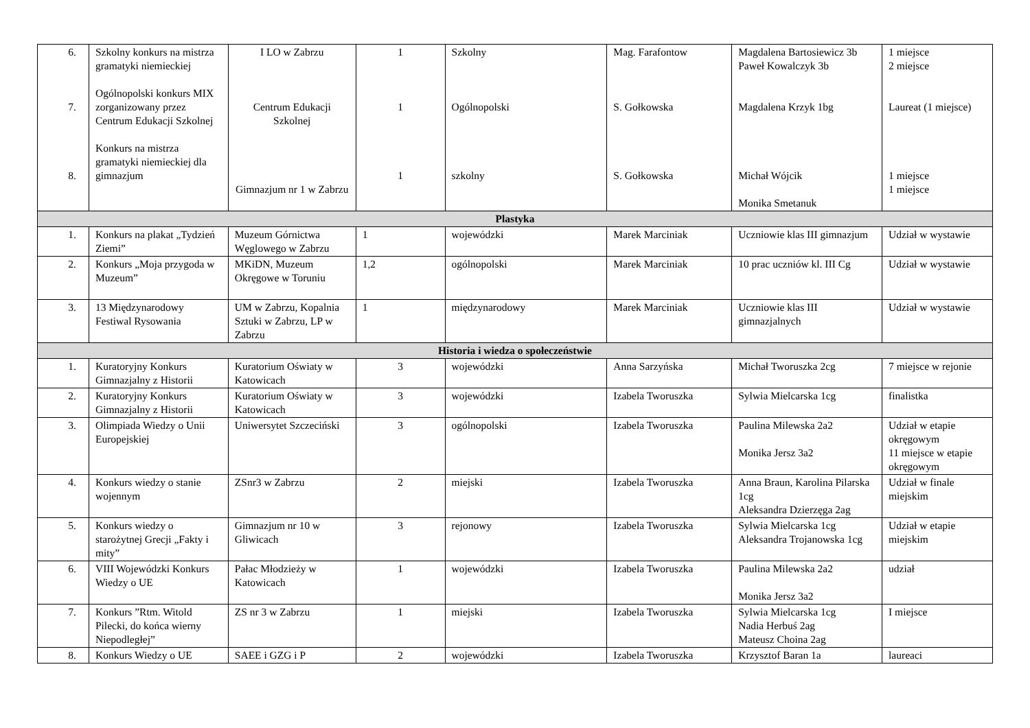| 6. 7. 8. | Szkolny konkurs na mistrza gramatyki niemieckiej Ogólnopolski konkurs MIX zorganizowany przez Centrum Edukacji Szkolnej Konkurs na mistrza gramatyki niemieckiej dla gimnazjum | I LO w Zabrzu Centrum Edukacji Szkolnej Gimnazjum nr 1 w Zabrzu | 1 1 1 | Szkolny Ogólnopolski szkolny | Mag. Farafontow S. Gołkowska S. Gołkowska | Magdalena Bartosiewicz 3b Paweł Kowalczyk 3b Magdalena Krzyk 1bg Michał Wójcik Monika Smetanuk | 1 miejsce 2 miejsce Laureat (1 miejsce) 1 miejsce 1 miejsce |
| Plastyka | | | | | | | |
| 1. | Konkurs na plakat „Tydzień Ziemi” | Muzeum Górnictwa Węglowego w Zabrzu | 1 | wojewódzki | Marek Marciniak | Uczniowie klas III gimnazjum | Udział w wystawie |
| 2. | Konkurs „Moja przygoda w Muzeum” | MKiDN, Muzeum Okręgowe w Toruniu | 1,2 | ogólnopolski | Marek Marciniak | 10 prac uczniów kl. III Cg | Udział w wystawie |
| 3. | 13 Międzynarodowy Festiwal Rysowania | UM w Zabrzu, Kopalnia Sztuki w Zabrzu, LP w Zabrzu | 1 | międzynarodowy | Marek Marciniak | Uczniowie klas III gimnazjalnych | Udział w wystawie |
| Historia i wiedza o społeczeństwie | | | | | | | |
| 1. | Kuratoryjny Konkurs Gimnazjalny z Historii | Kuratorium Oświaty w Katowicach | 3 | wojewódzki | Anna Sarzyńska | Michał Tworuszka 2cg | 7 miejsce w rejonie |
| 2. | Kuratoryjny Konkurs Gimnazjalny z Historii | Kuratorium Oświaty w Katowicach | 3 | wojewódzki | Izabela Tworuszka | Sylwia Mielcarska 1cg | finalistka |
| 3. | Olimpiada Wiedzy o Unii Europejskiej | Uniwersytet Szczeciński | 3 | ogólnopolski | Izabela Tworuszka | Paulina Milewska 2a2 Monika Jersz 3a2 | Udział w etapie okręgowym 11 miejsce w etapie okręgowym |
| 4. | Konkurs wiedzy o stanie wojennym | ZSnr3 w Zabrzu | 2 | miejski | Izabela Tworuszka | Anna Braun, Karolina Pilarska 1cg Aleksandra Dzierzęga 2ag | Udział w finale miejskim |
| 5. | Konkurs wiedzy o starożytnej Grecji „Fakty i mity” | Gimnazjum nr 10 w Gliwicach | 3 | rejonowy | Izabela Tworuszka | Sylwia Mielcarska 1cg Aleksandra Trojanowska 1cg | Udział w etapie miejskim |
| 6. | VIII Wojewódzki Konkurs Wiedzy o UE | Pałac Młodzieży w Katowicach | 1 | wojewódzki | Izabela Tworuszka | Paulina Milewska 2a2 Monika Jersz 3a2 | udział |
| 7. | Konkurs ”Rtm. Witold Pilecki, do końca wierny Niepodległej” | ZS nr 3 w Zabrzu | 1 | miejski | Izabela Tworuszka | Sylwia Mielcarska 1cg Nadia Herbuś 2ag Mateusz Choina 2ag | I miejsce |
| 8. | Konkurs Wiedzy o UE | SAEE i GZG i P | 2 | wojewódzki | Izabela Tworuszka | Krzysztof Baran 1a | laureaci |